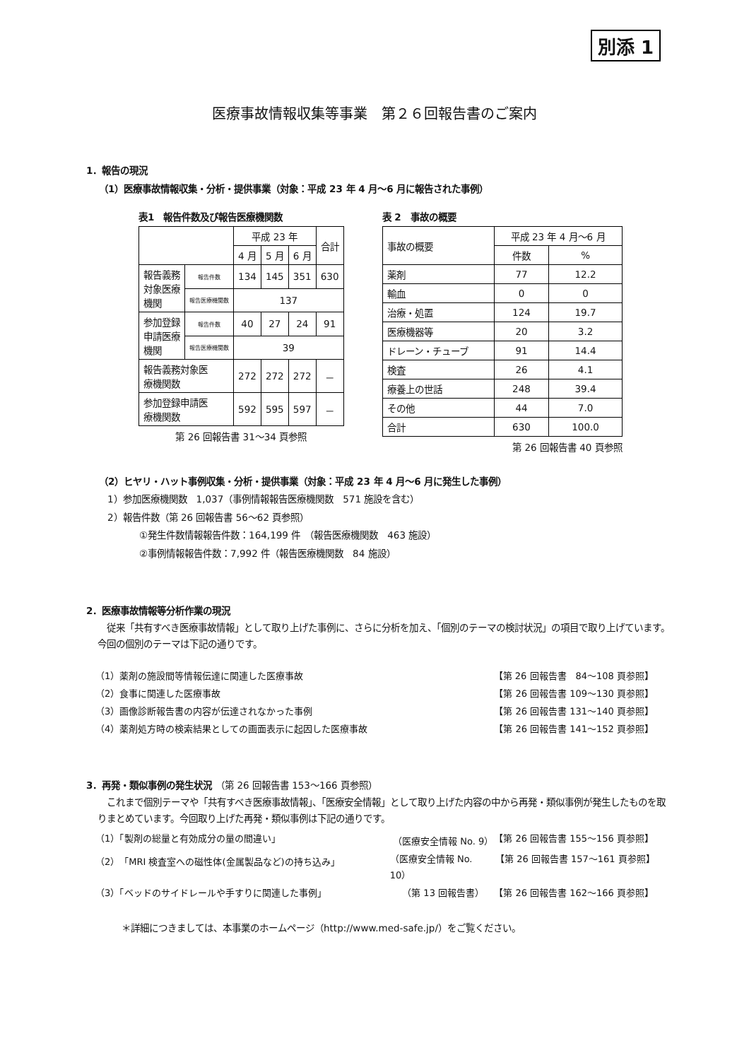別添 1
医療事故情報収集等事業　第２６回報告書のご案内
1．報告の現況
（1）医療事故情報収集・分析・提供事業（対象：平成 23 年 4 月～6 月に報告された事例）
表1　報告件数及び報告医療機関数
| | | 平成 23 年 | | | 合計 |
| --- | --- | --- | --- | --- | --- |
| | | 4 月 | 5 月 | 6 月 | |
| 報告義務 対象医療 機関 | 報告件数 | 134 | 145 | 351 | 630 |
| | 報告医療機関数 | 137 | | | |
| 参加登録 申請医療 機関 | 報告件数 | 40 | 27 | 24 | 91 |
| | 報告医療機関数 | 39 | | | |
| 報告義務対象医 療機関数 | | 272 | 272 | 272 | － |
| 参加登録申請医 療機関数 | | 592 | 595 | 597 | － |
第 26 回報告書 31～34 頁参照
表 2　事故の概要
| 事故の概要 | 平成 23 年 4 月～6 月 | |
| --- | --- | --- |
| | 件数 | % |
| 薬剤 | 77 | 12.2 |
| 輸血 | 0 | 0 |
| 治療・処置 | 124 | 19.7 |
| 医療機器等 | 20 | 3.2 |
| ドレーン・チューブ | 91 | 14.4 |
| 検査 | 26 | 4.1 |
| 療養上の世話 | 248 | 39.4 |
| その他 | 44 | 7.0 |
| 合計 | 630 | 100.0 |
第 26 回報告書 40 頁参照
（2）ヒヤリ・ハット事例収集・分析・提供事業（対象：平成 23 年 4 月～6 月に発生した事例）
1）参加医療機関数　1,037（事例情報報告医療機関数　571 施設を含む）
2）報告件数（第 26 回報告書 56～62 頁参照）
①発生件数情報報告件数：164,199 件　（報告医療機関数　463 施設）
②事例情報報告件数：7,992 件（報告医療機関数　84 施設）
2．医療事故情報等分析作業の現況
　従来「共有すべき医療事故情報」として取り上げた事例に、さらに分析を加え、「個別のテーマの検討状況」の項目で取り上げています。今回の個別のテーマは下記の通りです。
（1）薬剤の施設間等情報伝達に関連した医療事故 【第 26 回報告書　84～108 頁参照】
（2）食事に関連した医療事故 【第 26 回報告書 109～130 頁参照】
（3）画像診断報告書の内容が伝達されなかった事例 【第 26 回報告書 131～140 頁参照】
（4）薬剤処方時の検索結果としての画面表示に起因した医療事故 【第 26 回報告書 141～152 頁参照】
3．再発・類似事例の発生状況 （第 26 回報告書 153～166 頁参照）
　これまで個別テーマや「共有すべき医療事故情報」、「医療安全情報」として取り上げた内容の中から再発・類似事例が発生したものを取りまとめています。今回取り上げた再発・類似事例は下記の通りです。
（1）「製剤の総量と有効成分の量の間違い」 （医療安全情報 No. 9） 【第 26 回報告書 155～156 頁参照】
（2）「MRI 検査室への磁性体(金属製品など)の持ち込み」 （医療安全情報 No. 10） 【第 26 回報告書 157～161 頁参照】
（3）「ベッドのサイドレールや手すりに関連した事例」 （第 13 回報告書） 【第 26 回報告書 162～166 頁参照】
＊詳細につきましては、本事業のホームページ（http://www.med-safe.jp/）をご覧ください。